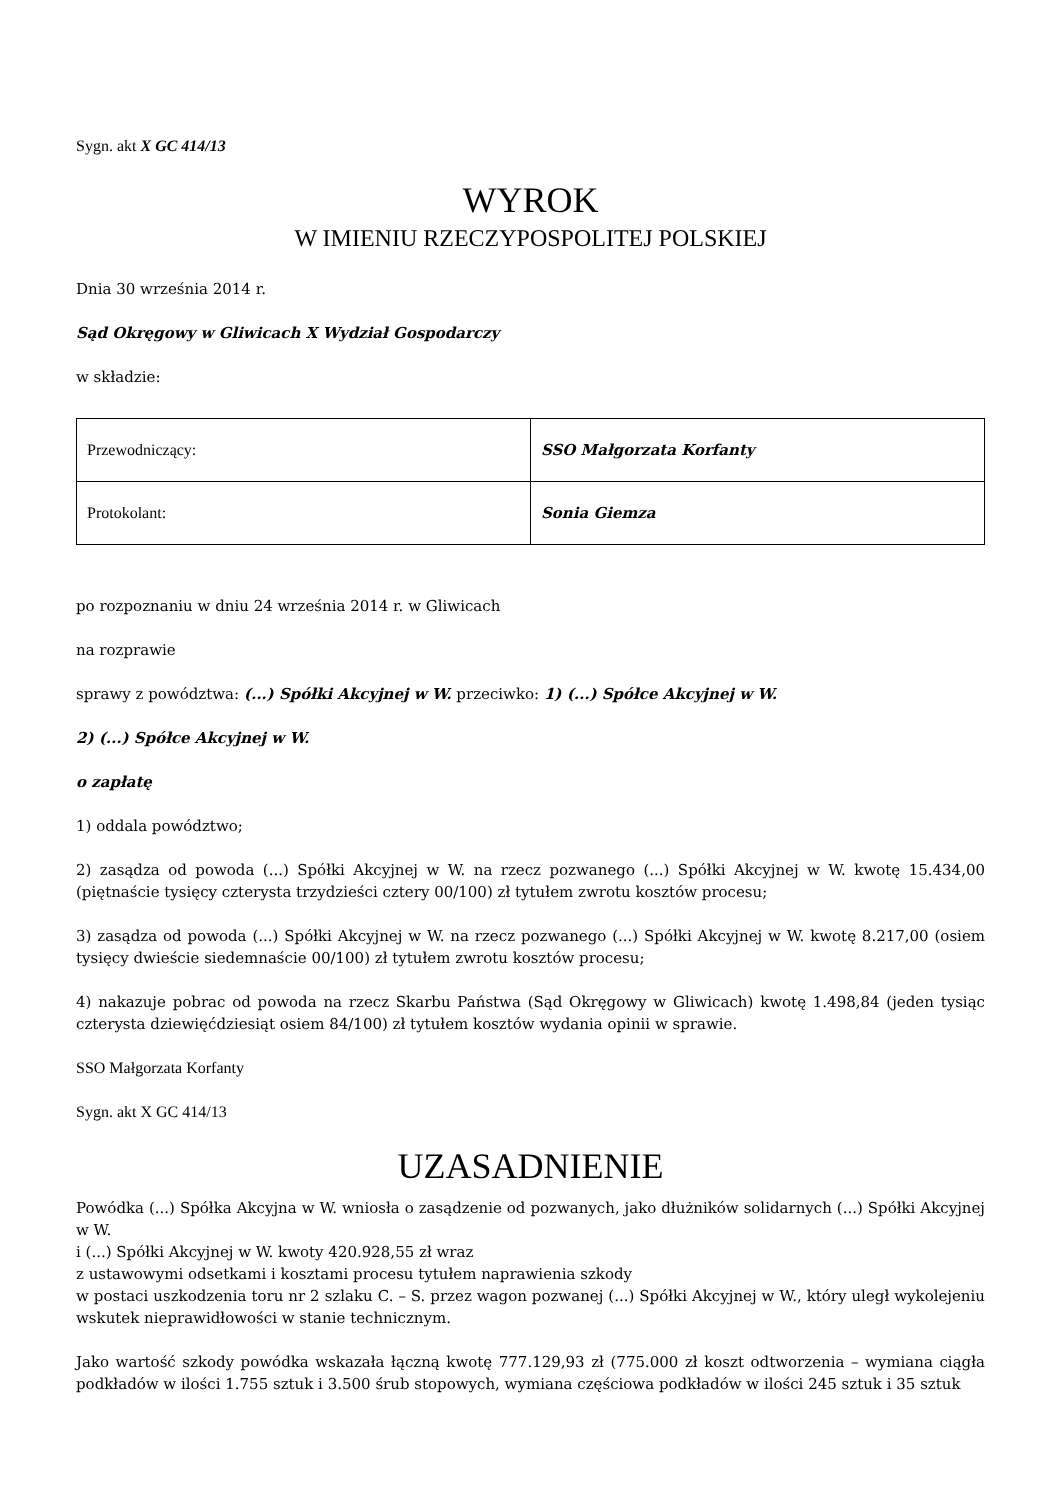Sygn. akt X GC 414/13
WYROK
W IMIENIU RZECZYPOSPOLITEJ POLSKIEJ
Dnia 30 września 2014 r.
Sąd Okręgowy w Gliwicach X Wydział Gospodarczy
w składzie:
| Przewodniczący: | SSO Małgorzata Korfanty |
| Protokolant: | Sonia Giemza |
po rozpoznaniu w dniu 24 września 2014 r. w Gliwicach
na rozprawie
sprawy z powództwa: (...) Spółki Akcyjnej w W. przeciwko: 1) (...) Spółce Akcyjnej w W.
2) (...) Spółce Akcyjnej w W.
o zapłatę
1) oddala powództwo;
2) zasądza od powoda (...) Spółki Akcyjnej w W. na rzecz pozwanego (...) Spółki Akcyjnej w W. kwotę 15.434,00 (piętnaście tysięcy czterysta trzydzieści cztery 00/100) zł tytułem zwrotu kosztów procesu;
3) zasądza od powoda (...) Spółki Akcyjnej w W. na rzecz pozwanego (...) Spółki Akcyjnej w W. kwotę 8.217,00 (osiem tysięcy dwieście siedemnaście 00/100) zł tytułem zwrotu kosztów procesu;
4) nakazuje pobrac od powoda na rzecz Skarbu Państwa (Sąd Okręgowy w Gliwicach) kwotę 1.498,84 (jeden tysiąc czterysta dziewięćdziesiąt osiem 84/100) zł tytułem kosztów wydania opinii w sprawie.
SSO Małgorzata Korfanty
Sygn. akt X GC 414/13
UZASADNIENIE
Powódka (...) Spółka Akcyjna w W. wniosła o zasądzenie od pozwanych, jako dłużników solidarnych (...) Spółki Akcyjnej w W.
i (...) Spółki Akcyjnej w W. kwoty 420.928,55 zł wraz
z ustawowymi odsetkami i kosztami procesu tytułem naprawienia szkody
w postaci uszkodzenia toru nr 2 szlaku C. – S. przez wagon pozwanej (...) Spółki Akcyjnej w W., który uległ wykolejeniu wskutek nieprawidłowości w stanie technicznym.
Jako wartość szkody powódka wskazała łączną kwotę 777.129,93 zł (775.000 zł koszt odtworzenia – wymiana ciągła podkładów w ilości 1.755 sztuk i 3.500 śrub stopowych, wymiana częściowa podkładów w ilości 245 sztuk i 35 sztuk